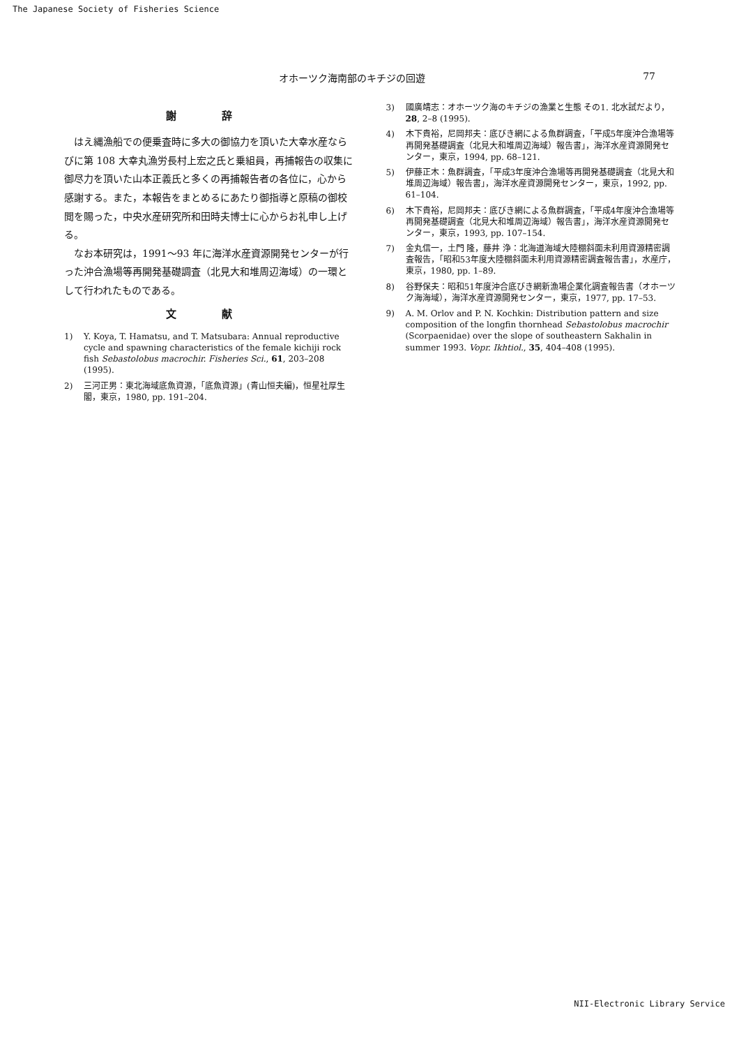The Japanese Society of Fisheries Science
オホーツク海南部のキチジの回遊 77
謝 辞
はえ縄漁船での便乗査時に多大の御協力を頂いた大幸水産ならびに第 108 大幸丸漁労長村上宏之氏と乗組員，再捕報告の収集に御尽力を頂いた山本正義氏と多くの再捕報告者の各位に，心から感謝する。また，本報告をまとめるにあたり御指導と原稿の御校閲を賜った，中央水産研究所和田時夫博士に心からお礼申し上げる。
なお本研究は，1991～93 年に海洋水産資源開発センターが行った沖合漁場等再開発基礎調査（北見大和堆周辺海域）の一環として行われたものである。
文 献
1) Y. Koya, T. Hamatsu, and T. Matsubara: Annual reproductive cycle and spawning characteristics of the female kichiji rock fish Sebastolobus macrochir. Fisheries Sci., 61, 203–208 (1995).
2) 三河正男：東北海域底魚資源，「底魚資源」(青山恒夫編)，恒星社厚生閣，東京，1980, pp. 191–204.
3) 國廣靖志：オホーツク海のキチジの漁業と生態 その1. 北水試だより，28, 2–8 (1995).
4) 木下貴裕，尼岡邦夫：底びき網による魚群調査，「平成5年度沖合漁場等再開発基礎調査（北見大和堆周辺海域）報告書」，海洋水産資源開発センター，東京，1994, pp. 68–121.
5) 伊藤正木：魚群調査，「平成3年度沖合漁場等再開発基礎調査（北見大和堆周辺海域）報告書」，海洋水産資源開発センター，東京，1992, pp. 61–104.
6) 木下貴裕，尼岡邦夫：底びき網による魚群調査，「平成4年度沖合漁場等再開発基礎調査（北見大和堆周辺海域）報告書」，海洋水産資源開発センター，東京，1993, pp. 107–154.
7) 金丸信一，土門 隆，藤井 浄：北海道海域大陸棚斜面未利用資源精密調査報告，「昭和53年度大陸棚斜面未利用資源精密調査報告書」，水産庁，東京，1980, pp. 1–89.
8) 谷野保夫：昭和51年度沖合底びき網新漁場企業化調査報告書（オホーツク海海域），海洋水産資源開発センター，東京，1977, pp. 17–53.
9) A. M. Orlov and P. N. Kochkin: Distribution pattern and size composition of the longfin thornhead Sebastolobus macrochir (Scorpaenidae) over the slope of southeastern Sakhalin in summer 1993. Vopr. Ikhtiol., 35, 404–408 (1995).
NII-Electronic Library Service